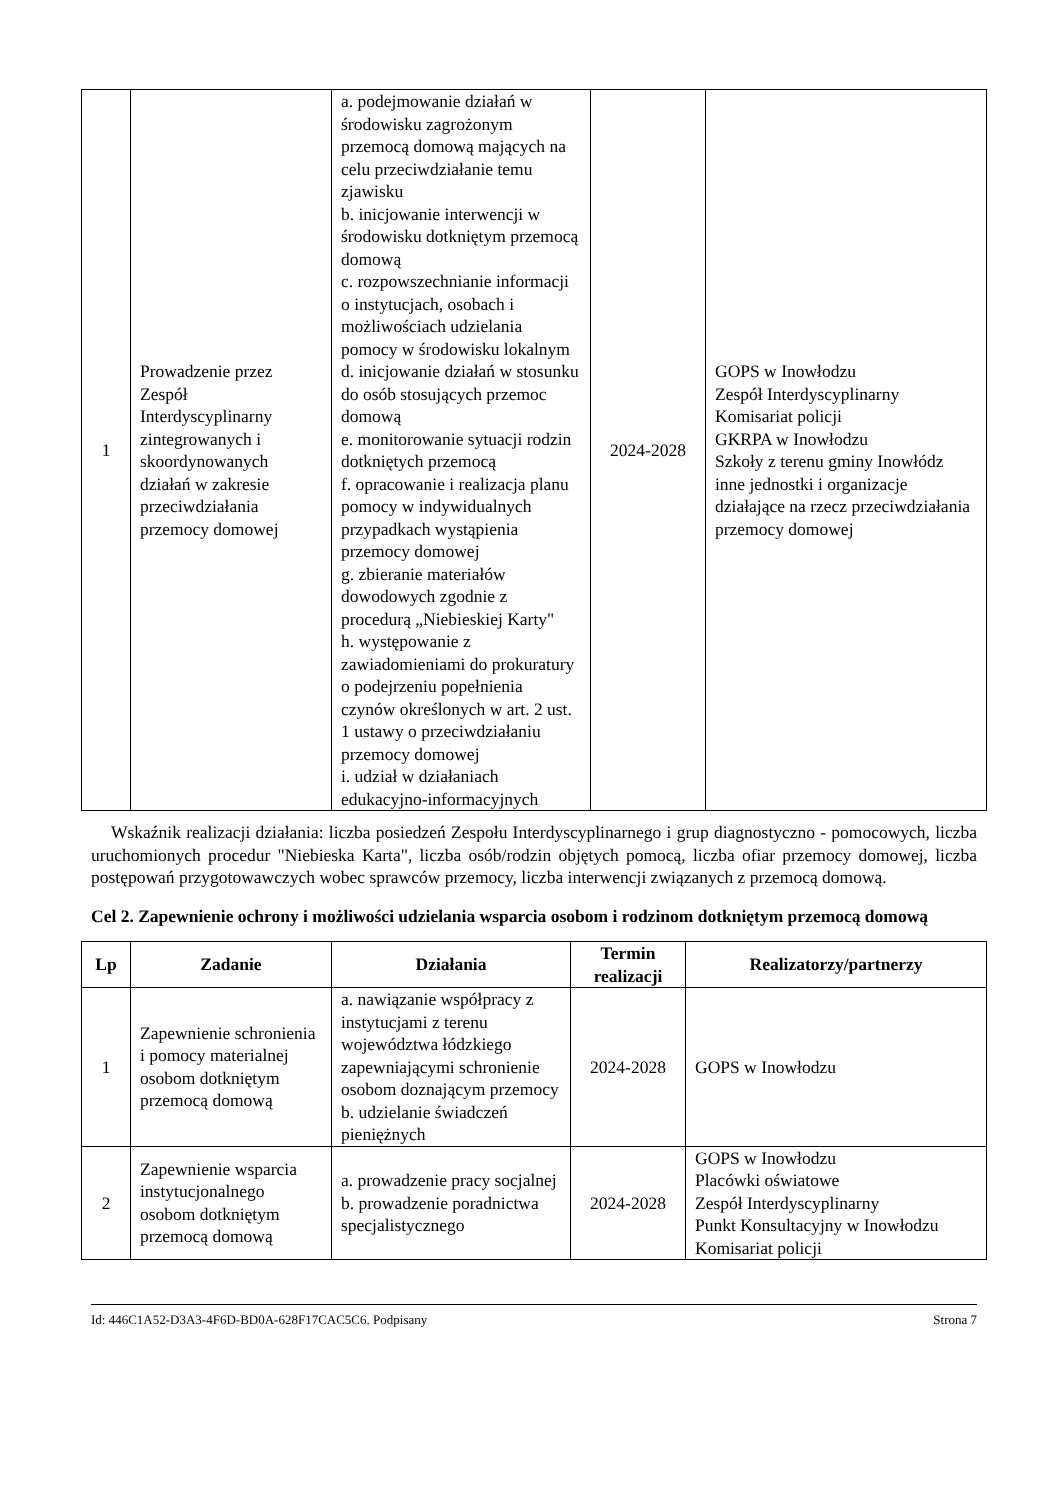| 1 | Prowadzenie przez Zespół Interdyscyplinarny zintegrowanych i skoordynowanych działań w zakresie przeciwdziałania przemocy domowej | a. podejmowanie działań w środowisku zagrożonym przemocą domową mających na celu przeciwdziałanie temu zjawisku b. inicjowanie interwencji w środowisku dotkniętym przemocą domową c. rozpowszechnianie informacji o instytucjach, osobach i możliwościach udzielania pomocy w środowisku lokalnym d. inicjowanie działań w stosunku do osób stosujących przemoc domową e. monitorowanie sytuacji rodzin dotkniętych przemocą f. opracowanie i realizacja planu pomocy w indywidualnych przypadkach wystąpienia przemocy domowej g. zbieranie materiałów dowodowych zgodnie z procedurą „Niebieskiej Karty" h. występowanie z zawiadomieniami do prokuratury o podejrzeniu popełnienia czynów określonych w art. 2 ust. 1 ustawy o przeciwdziałaniu przemocy domowej i. udział w działaniach edukacyjno-informacyjnych | 2024-2028 | GOPS w Inowłodzu Zespół Interdyscyplinarny Komisariat policji GKRPA w Inowłodzu Szkoły z terenu gminy Inowłódz inne jednostki i organizacje działające na rzecz przeciwdziałania przemocy domowej |
Wskaźnik realizacji działania: liczba posiedzeń Zespołu Interdyscyplinarnego i grup diagnostyczno - pomocowych, liczba uruchomionych procedur "Niebieska Karta", liczba osób/rodzin objętych pomocą, liczba ofiar przemocy domowej, liczba postępowań przygotowawczych wobec sprawców przemocy, liczba interwencji związanych z przemocą domową.
Cel 2. Zapewnienie ochrony i możliwości udzielania wsparcia osobom i rodzinom dotkniętym przemocą domową
| Lp | Zadanie | Działania | Termin realizacji | Realizatorzy/partnerzy |
| --- | --- | --- | --- | --- |
| 1 | Zapewnienie schronienia i pomocy materialnej osobom dotkniętym przemocą domową | a. nawiązanie współpracy z instytucjami z terenu województwa łódzkiego zapewniającymi schronienie osobom doznającym przemocy b. udzielanie świadczeń pieniężnych | 2024-2028 | GOPS w Inowłodzu |
| 2 | Zapewnienie wsparcia instytucjonalnego osobom dotkniętym przemocą domową | a. prowadzenie pracy socjalnej b. prowadzenie poradnictwa specjalistycznego | 2024-2028 | GOPS w Inowłodzu Placówki oświatowe Zespół Interdyscyplinarny Punkt Konsultacyjny w Inowłodzu Komisariat policji |
Id: 446C1A52-D3A3-4F6D-BD0A-628F17CAC5C6. Podpisany Strona 7